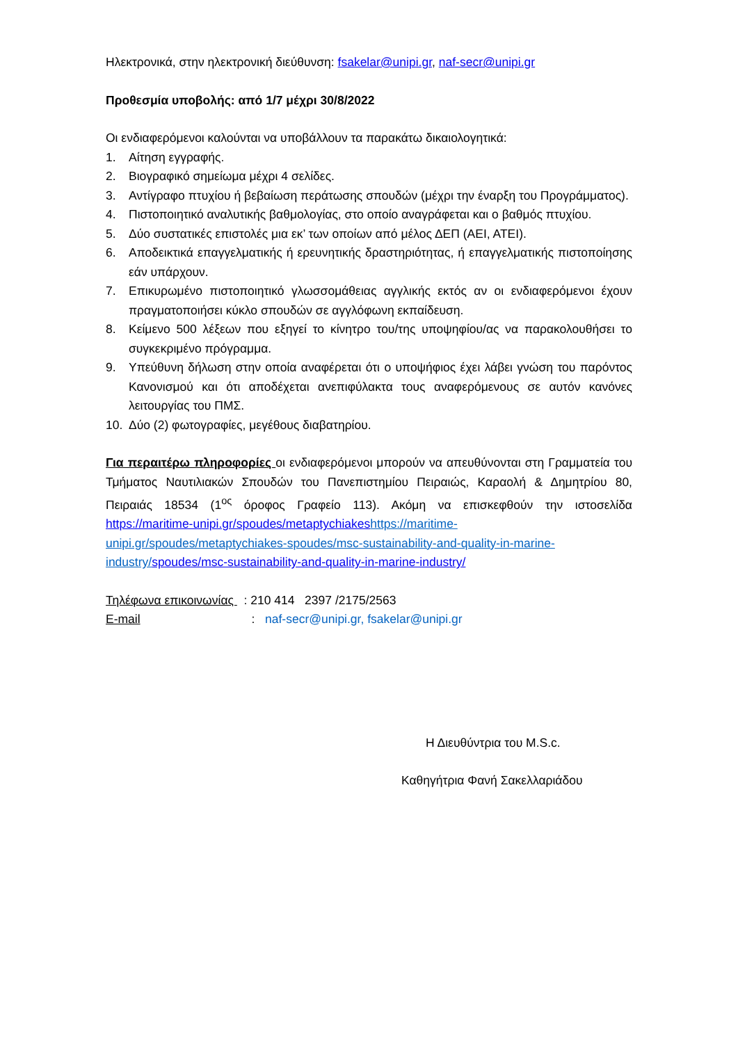Ηλεκτρονικά, στην ηλεκτρονική διεύθυνση: fsakelar@unipi.gr, naf-secr@unipi.gr
Προθεσμία υποβολής: από 1/7 μέχρι 30/8/2022
Οι ενδιαφερόμενοι καλούνται να υποβάλλουν τα παρακάτω δικαιολογητικά:
1. Αίτηση εγγραφής.
2. Βιογραφικό σημείωμα μέχρι 4 σελίδες.
3. Αντίγραφο πτυχίου ή βεβαίωση περάτωσης σπουδών (μέχρι την έναρξη του Προγράμματος).
4. Πιστοποιητικό αναλυτικής βαθμολογίας, στο οποίο αναγράφεται και ο βαθμός πτυχίου.
5. Δύο συστατικές επιστολές μια εκ’ των οποίων από μέλος ΔΕΠ (ΑΕΙ, ΑΤΕΙ).
6. Αποδεικτικά επαγγελματικής ή ερευνητικής δραστηριότητας, ή επαγγελματικής πιστοποίησης εάν υπάρχουν.
7. Επικυρωμένο πιστοποιητικό γλωσσομάθειας αγγλικής εκτός αν οι ενδιαφερόμενοι έχουν πραγματοποιήσει κύκλο σπουδών σε αγγλόφωνη εκπαίδευση.
8. Κείμενο 500 λέξεων που εξηγεί το κίνητρο του/της υποψηφίου/ας να παρακολουθήσει το συγκεκριμένο πρόγραμμα.
9. Υπεύθυνη δήλωση στην οποία αναφέρεται ότι ο υποψήφιος έχει λάβει γνώση του παρόντος Κανονισμού και ότι αποδέχεται ανεπιφύλακτα τους αναφερόμενους σε αυτόν κανόνες λειτουργίας του ΠΜΣ.
10. Δύο (2) φωτογραφίες, μεγέθους διαβατηρίου.
Για περαιτέρω πληροφορίες οι ενδιαφερόμενοι μπορούν να απευθύνονται στη Γραμματεία του Τμήματος Ναυτιλιακών Σπουδών του Πανεπιστημίου Πειραιώς, Καραολή & Δημητρίου 80, Πειραιάς 18534 (1<sup>ος</sup> όροφος Γραφείο 113). Ακόμη να επισκεφθούν την ιστοσελίδα https://maritime-unipi.gr/spoudes/metaptychiakes https://maritime-unipi.gr/spoudes/metaptychiakes-spoudes/msc-sustainability-and-quality-in-marine-industry/spoudes/msc-sustainability-and-quality-in-marine-industry/
Τηλέφωνα επικοινωνίας : 210 414 2397 /2175/2563
E-mail : naf-secr@unipi.gr, fsakelar@unipi.gr
Η Διευθύντρια του M.S.c.
Καθηγήτρια Φανή Σακελλαριάδου